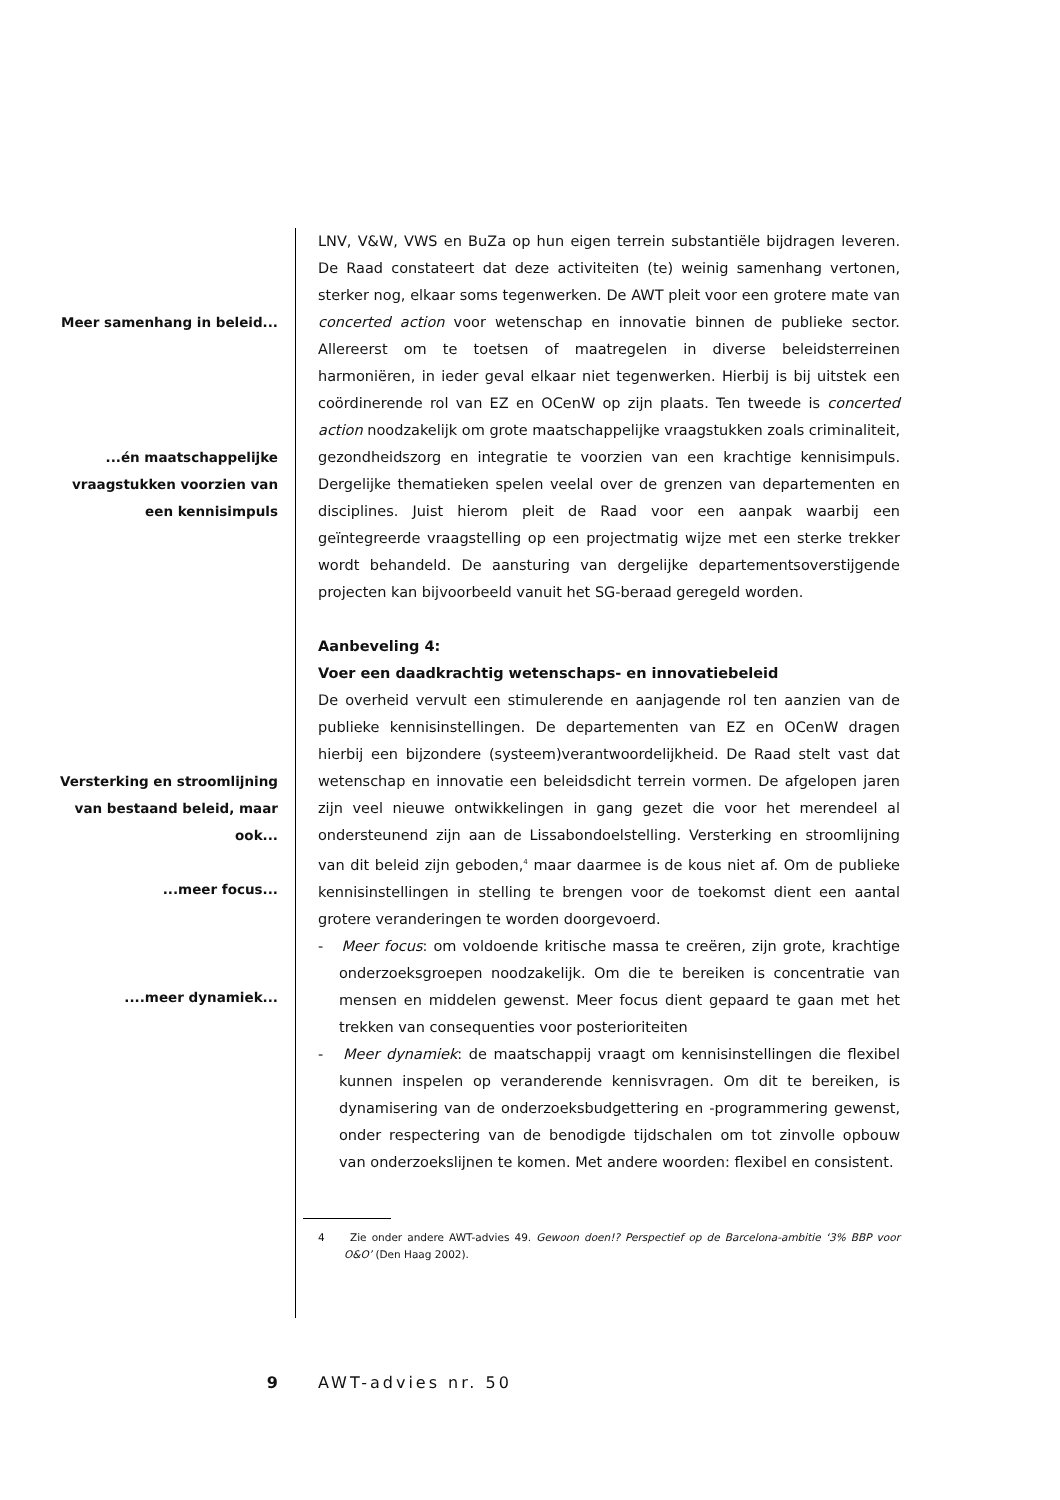Meer samenhang in beleid...
...én maatschappelijke
vraagstukken voorzien van
een kennisimpuls
Versterking en stroomlijning
van bestaand beleid, maar
ook...
...meer focus...
....meer dynamiek...
LNV, V&W, VWS en BuZa op hun eigen terrein substantiële bijdragen leveren. De Raad constateert dat deze activiteiten (te) weinig samenhang vertonen, sterker nog, elkaar soms tegenwerken. De AWT pleit voor een grotere mate van concerted action voor wetenschap en innovatie binnen de publieke sector. Allereerst om te toetsen of maatregelen in diverse beleidsterreinen harmoniëren, in ieder geval elkaar niet tegenwerken. Hierbij is bij uitstek een coördinerende rol van EZ en OCenW op zijn plaats. Ten tweede is concerted action noodzakelijk om grote maatschappelijke vraagstukken zoals criminaliteit, gezondheidszorg en integratie te voorzien van een krachtige kennisimpuls. Dergelijke thematieken spelen veelal over de grenzen van departementen en disciplines. Juist hierom pleit de Raad voor een aanpak waarbij een geïntegreerde vraagstelling op een projectmatig wijze met een sterke trekker wordt behandeld. De aansturing van dergelijke departementsoverstijgende projecten kan bijvoorbeeld vanuit het SG-beraad geregeld worden.
Aanbeveling 4:
Voer een daadkrachtig wetenschaps- en innovatiebeleid
De overheid vervult een stimulerende en aanjagende rol ten aanzien van de publieke kennisinstellingen. De departementen van EZ en OCenW dragen hierbij een bijzondere (systeem)verantwoordelijkheid. De Raad stelt vast dat wetenschap en innovatie een beleidsdicht terrein vormen. De afgelopen jaren zijn veel nieuwe ontwikkelingen in gang gezet die voor het merendeel al ondersteunend zijn aan de Lissabondoelstelling. Versterking en stroomlijning van dit beleid zijn geboden,<sup>4</sup> maar daarmee is de kous niet af. Om de publieke kennisinstellingen in stelling te brengen voor de toekomst dient een aantal grotere veranderingen te worden doorgevoerd.
- Meer focus: om voldoende kritische massa te creëren, zijn grote, krachtige onderzoeksgroepen noodzakelijk. Om die te bereiken is concentratie van mensen en middelen gewenst. Meer focus dient gepaard te gaan met het trekken van consequenties voor posterioriteiten
- Meer dynamiek: de maatschappij vraagt om kennisinstellingen die flexibel kunnen inspelen op veranderende kennisvragen. Om dit te bereiken, is dynamisering van de onderzoeksbudgettering en -programmering gewenst, onder respectering van de benodigde tijdschalen om tot zinvolle opbouw van onderzoekslijnen te komen. Met andere woorden: flexibel en consistent.
4 Zie onder andere AWT-advies 49. Gewoon doen!? Perspectief op de Barcelona-ambitie ‘3% BBP voor O&O’ (Den Haag 2002).
9 AWT-advies nr. 50